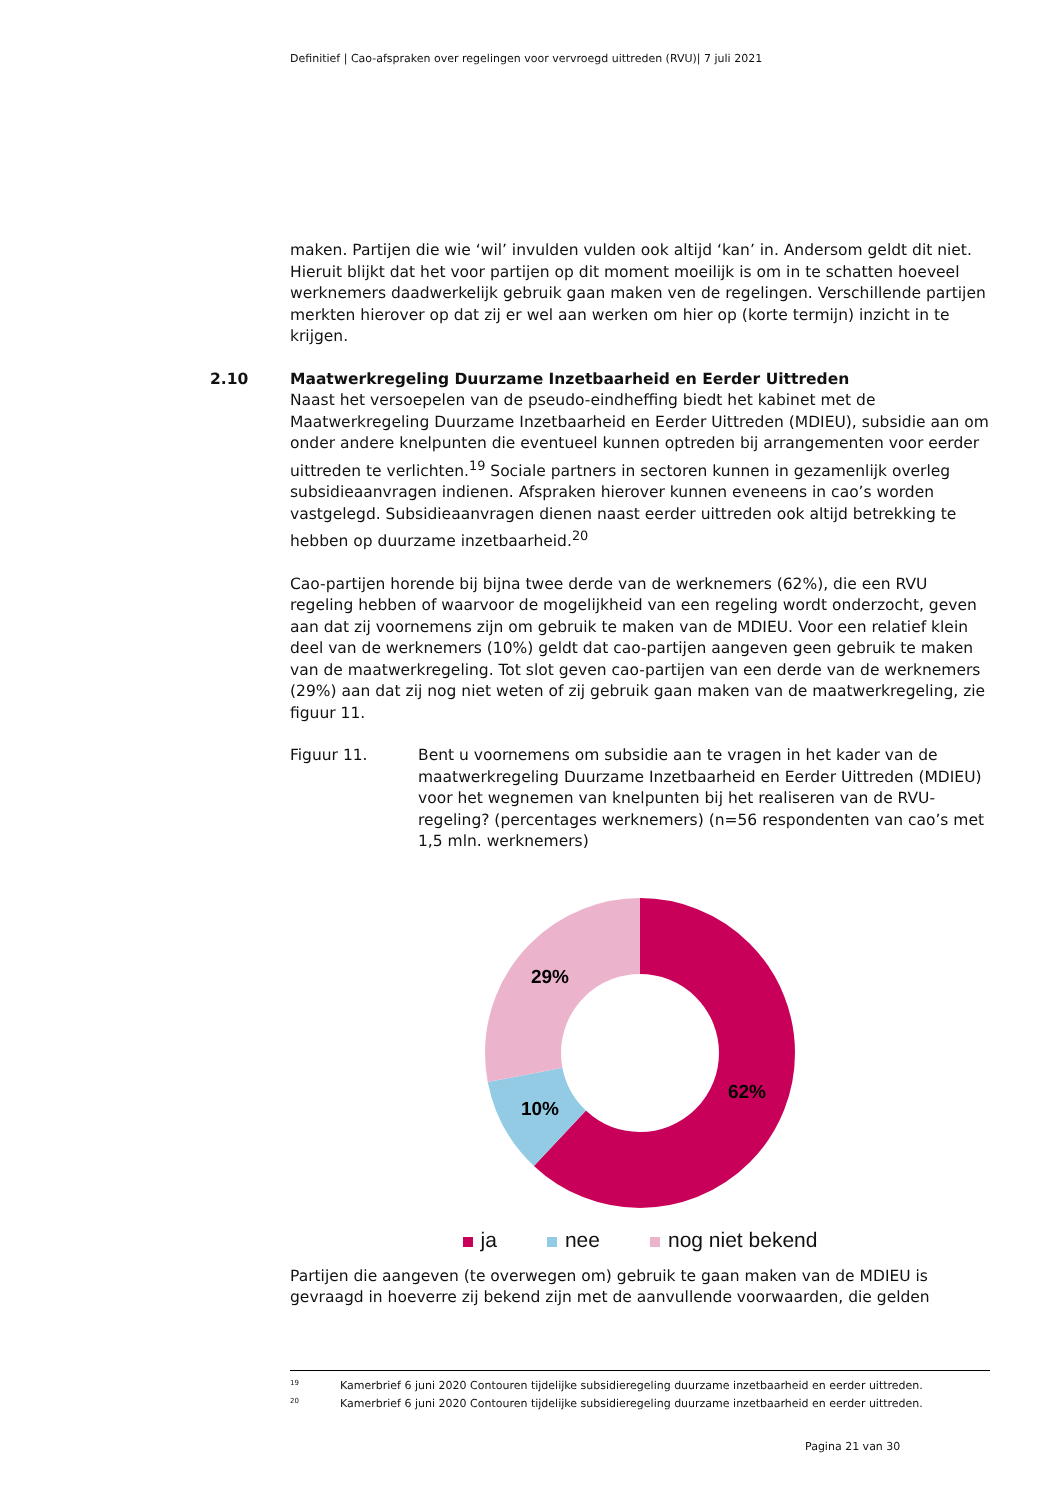Definitief | Cao-afspraken over regelingen voor vervroegd uittreden (RVU)| 7 juli 2021
maken. Partijen die wie ‘wil’ invulden vulden ook altijd ‘kan’ in. Andersom geldt dit niet. Hieruit blijkt dat het voor partijen op dit moment moeilijk is om in te schatten hoeveel werknemers daadwerkelijk gebruik gaan maken ven de regelingen. Verschillende partijen merkten hierover op dat zij er wel aan werken om hier op (korte termijn) inzicht in te krijgen.
2.10 Maatwerkregeling Duurzame Inzetbaarheid en Eerder Uittreden
Naast het versoepelen van de pseudo-eindheffing biedt het kabinet met de Maatwerkregeling Duurzame Inzetbaarheid en Eerder Uittreden (MDIEU), subsidie aan om onder andere knelpunten die eventueel kunnen optreden bij arrangementen voor eerder uittreden te verlichten.<sup>19</sup> Sociale partners in sectoren kunnen in gezamenlijk overleg subsidieaanvragen indienen. Afspraken hierover kunnen eveneens in cao’s worden vastgelegd. Subsidieaanvragen dienen naast eerder uittreden ook altijd betrekking te hebben op duurzame inzetbaarheid.<sup>20</sup>
Cao-partijen horende bij bijna twee derde van de werknemers (62%), die een RVU regeling hebben of waarvoor de mogelijkheid van een regeling wordt onderzocht, geven aan dat zij voornemens zijn om gebruik te maken van de MDIEU. Voor een relatief klein deel van de werknemers (10%) geldt dat cao-partijen aangeven geen gebruik te maken van de maatwerkregeling. Tot slot geven cao-partijen van een derde van de werknemers (29%) aan dat zij nog niet weten of zij gebruik gaan maken van de maatwerkregeling, zie figuur 11.
Figuur 11. Bent u voornemens om subsidie aan te vragen in het kader van de maatwerkregeling Duurzame Inzetbaarheid en Eerder Uittreden (MDIEU) voor het wegnemen van knelpunten bij het realiseren van de RVU-regeling? (percentages werknemers) (n=56 respondenten van cao’s met 1,5 mln. werknemers)
62%
10%
29%
ja nee nog niet bekend
Partijen die aangeven (te overwegen om) gebruik te gaan maken van de MDIEU is gevraagd in hoeverre zij bekend zijn met de aanvullende voorwaarden, die gelden
19 Kamerbrief 6 juni 2020 Contouren tijdelijke subsidieregeling duurzame inzetbaarheid en eerder uittreden.
20 Kamerbrief 6 juni 2020 Contouren tijdelijke subsidieregeling duurzame inzetbaarheid en eerder uittreden.
Pagina 21 van 30